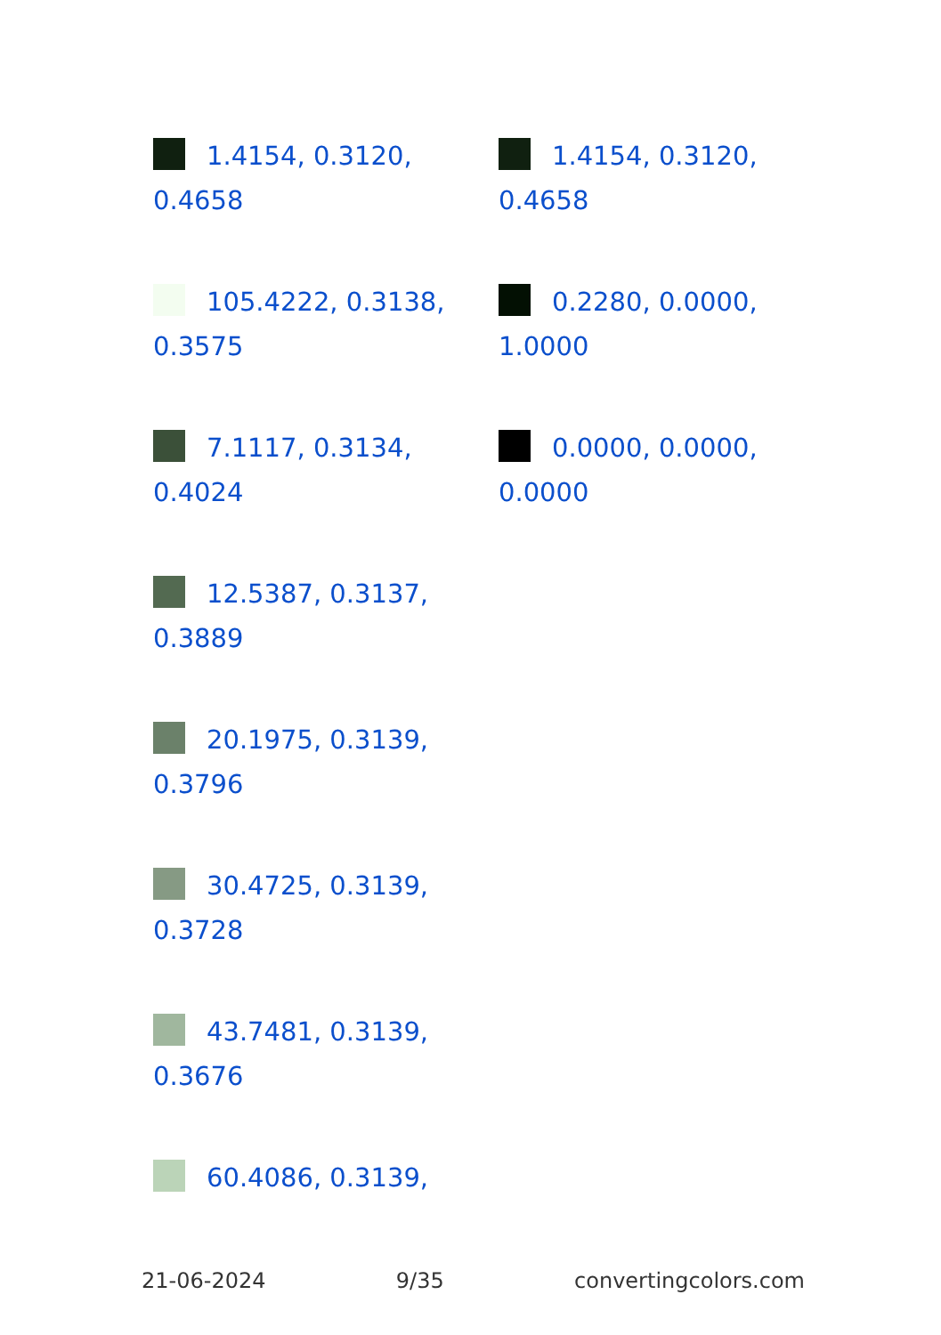1.4154, 0.3120, 0.4658
105.4222, 0.3138, 0.3575
7.1117, 0.3134, 0.4024
12.5387, 0.3137, 0.3889
20.1975, 0.3139, 0.3796
30.4725, 0.3139, 0.3728
43.7481, 0.3139, 0.3676
60.4086, 0.3139,
1.4154, 0.3120, 0.4658
0.2280, 0.0000, 1.0000
0.0000, 0.0000, 0.0000
21-06-2024 9/35 convertingcolors.com